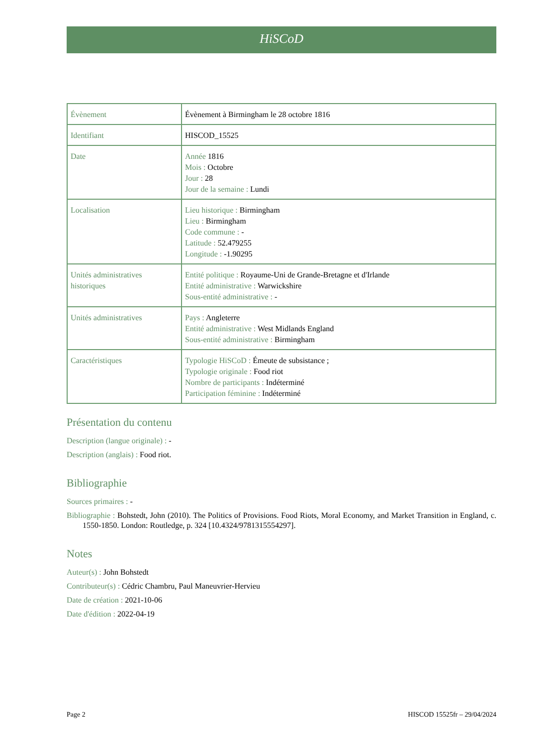HiSCoD
| Évènement | Évènement à Birmingham le 28 octobre 1816 |
| Identifiant | HISCOD_15525 |
| Date | Année 1816 Mois : Octobre Jour : 28 Jour de la semaine : Lundi |
| Localisation | Lieu historique : Birmingham Lieu : Birmingham Code commune : - Latitude : 52.479255 Longitude : -1.90295 |
| Unités administratives historiques | Entité politique : Royaume-Uni de Grande-Bretagne et d'Irlande Entité administrative : Warwickshire Sous-entité administrative : - |
| Unités administratives | Pays : Angleterre Entité administrative : West Midlands England Sous-entité administrative : Birmingham |
| Caractéristiques | Typologie HiSCoD : Émeute de subsistance ; Typologie originale : Food riot Nombre de participants : Indéterminé Participation féminine : Indéterminé |
Présentation du contenu
Description (langue originale) : -
Description (anglais) : Food riot.
Bibliographie
Sources primaires : -
Bibliographie : Bohstedt, John (2010). The Politics of Provisions. Food Riots, Moral Economy, and Market Transition in England, c. 1550-1850. London: Routledge, p. 324 [10.4324/9781315554297].
Notes
Auteur(s) : John Bohstedt
Contributeur(s) : Cédric Chambru, Paul Maneuvrier-Hervieu
Date de création : 2021-10-06
Date d'édition : 2022-04-19
Page 2 HISCOD 15525fr – 29/04/2024